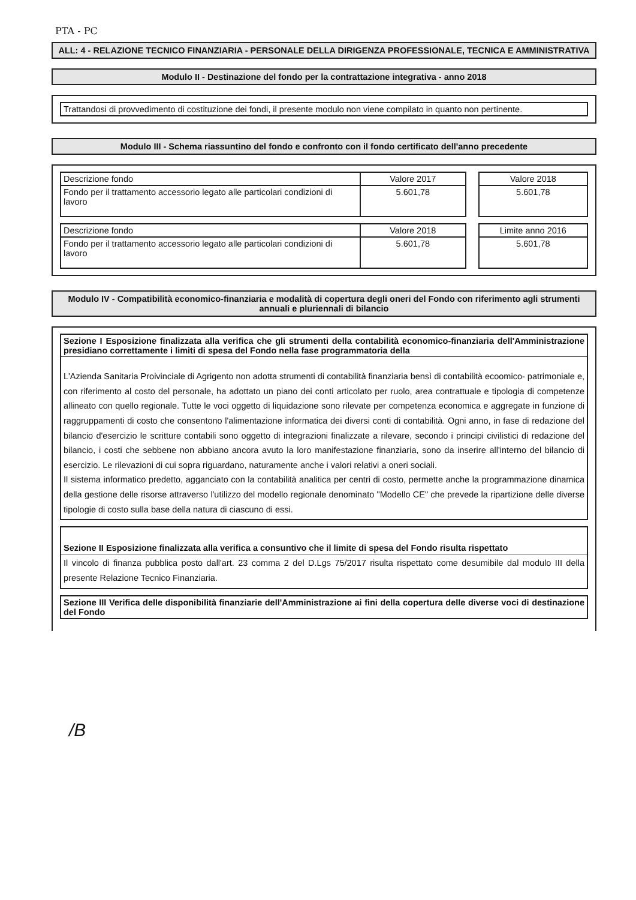PTA - PC
ALL: 4 - RELAZIONE TECNICO FINANZIARIA - PERSONALE DELLA DIRIGENZA PROFESSIONALE, TECNICA E AMMINISTRATIVA
Modulo II - Destinazione del fondo per la contrattazione integrativa - anno 2018
Trattandosi di provvedimento di costituzione dei fondi, il presente modulo non viene compilato in quanto non pertinente.
Modulo III - Schema riassuntino del fondo e confronto con il fondo certificato dell'anno precedente
| Descrizione fondo | Valore 2017 |
| Fondo per il trattamento accessorio legato alle particolari condizioni di lavoro | 5.601,78 |
| Valore 2018 |
| 5.601,78 |
| Descrizione fondo | Valore 2018 |
| Fondo per il trattamento accessorio legato alle particolari condizioni di lavoro | 5.601,78 |
| Limite anno 2016 |
| 5.601,78 |
Modulo IV - Compatibilità economico-finanziaria e modalità di copertura degli oneri del Fondo con riferimento agli strumenti annuali e pluriennali di bilancio
Sezione I Esposizione finalizzata alla verifica che gli strumenti della contabilità economico-finanziaria dell'Amministrazione presidiano correttamente i limiti di spesa del Fondo nella fase programmatoria della
L'Azienda Sanitaria Proivinciale di Agrigento non adotta strumenti di contabilità finanziaria bensì di contabilità ecoomico- patrimoniale e, con riferimento al costo del personale, ha adottato un piano dei conti articolato per ruolo, area contrattuale e tipologia di competenze allineato con quello regionale. Tutte le voci oggetto di liquidazione sono rilevate per competenza economica e aggregate in funzione di raggruppamenti di costo che consentono l'alimentazione informatica dei diversi conti di contabilità. Ogni anno, in fase di redazione del bilancio d'esercizio le scritture contabili sono oggetto di integrazioni finalizzate a rilevare, secondo i principi civilistici di redazione del bilancio, i costi che sebbene non abbiano ancora avuto la loro manifestazione finanziaria, sono da inserire all'interno del bilancio di esercizio. Le rilevazioni di cui sopra riguardano, naturamente anche i valori relativi a oneri sociali.
Il sistema informatico predetto, agganciato con la contabilità analitica per centri di costo, permette anche la programmazione dinamica della gestione delle risorse attraverso l'utilizzo del modello regionale denominato "Modello CE" che prevede la ripartizione delle diverse tipologie di costo sulla base della natura di ciascuno di essi.
Sezione II Esposizione finalizzata alla verifica a consuntivo che il limite di spesa del Fondo risulta rispettato
Il vincolo di finanza pubblica posto dall'art. 23 comma 2 del D.Lgs 75/2017 risulta rispettato come desumibile dal modulo III della presente Relazione Tecnico Finanziaria.
Sezione III Verifica delle disponibilità finanziarie dell'Amministrazione ai fini della copertura delle diverse voci di destinazione del Fondo
/B